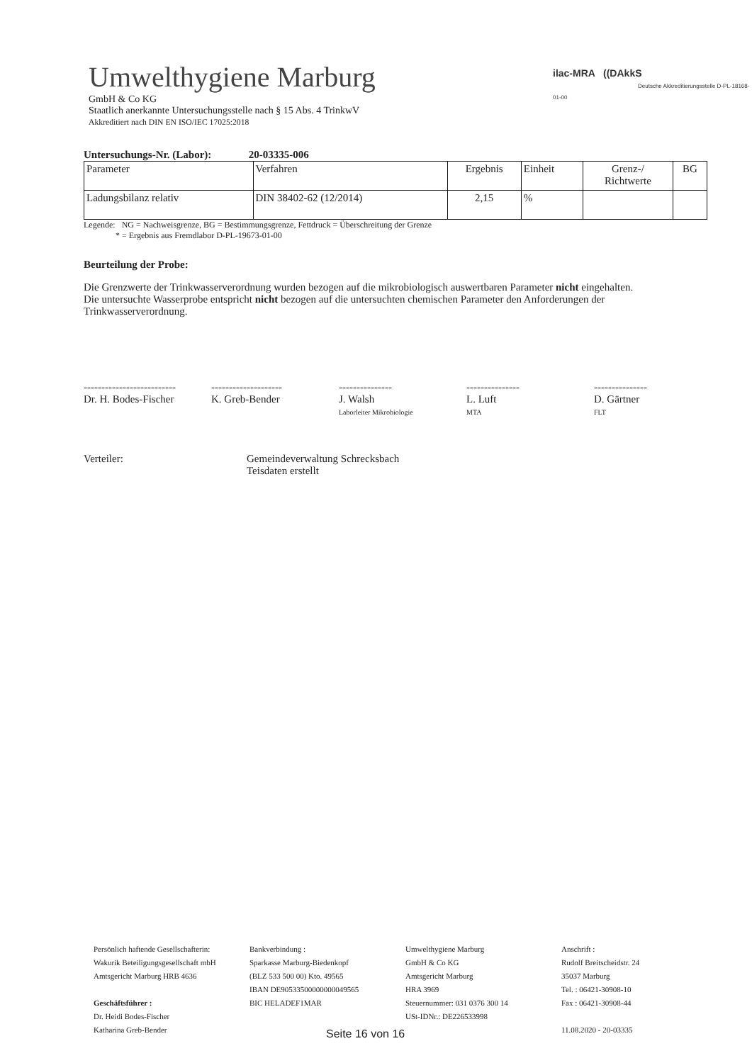Umwelthygiene Marburg
GmbH & Co KG
Staatlich anerkannte Untersuchungsstelle nach § 15 Abs. 4 TrinkwV
Akkreditiert nach DIN EN ISO/IEC 17025:2018
ilac-MRA ((DAkkS
Deutsche Akkreditierungsstelle D-PL-18168-01-00
Untersuchungs-Nr. (Labor): 20-03335-006
| Parameter | Verfahren | Ergebnis | Einheit | Grenz-/ Richtwerte | BG |
| --- | --- | --- | --- | --- | --- |
| Ladungsbilanz relativ | DIN 38402-62 (12/2014) | 2,15 | % | | |
Legende: NG = Nachweisgrenze, BG = Bestimmungsgrenze, Fettdruck = Überschreitung der Grenze
* = Ergebnis aus Fremdlabor D-PL-19673-01-00
Beurteilung der Probe:
Die Grenzwerte der Trinkwasserverordnung wurden bezogen auf die mikrobiologisch auswertbaren Parameter nicht eingehalten.
Die untersuchte Wasserprobe entspricht nicht bezogen auf die untersuchten chemischen Parameter den Anforderungen der Trinkwasserverordnung.
--------------------------
Dr. H. Bodes-Fischer
--------------------
K. Greb-Bender
---------------
J. Walsh
Laborleiter Mikrobiologie
---------------
L. Luft
MTA
---------------
D. Gärtner
FLT
Verteiler: Gemeindeverwaltung Schrecksbach
Teisdaten erstellt
Persönlich haftende Gesellschafterin:
Wakurik Beteiligungsgesellschaft mbH
Amtsgericht Marburg HRB 4636
Geschäftsführer :
Dr. Heidi Bodes-Fischer
Katharina Greb-Bender
Bankverbindung :
Sparkasse Marburg-Biedenkopf
(BLZ 533 500 00) Kto. 49565
IBAN DE90533500000000049565
BIC HELADEF1MAR
Umwelthygiene Marburg
GmbH & Co KG
Amtsgericht Marburg
HRA 3969
Steuernummer: 031 0376 300 14
USt-IDNr.: DE226533998
Anschrift :
Rudolf Breitscheidstr. 24
35037 Marburg
Tel. : 06421-30908-10
Fax : 06421-30908-44
11.08.2020 - 20-03335
Seite 16 von 16